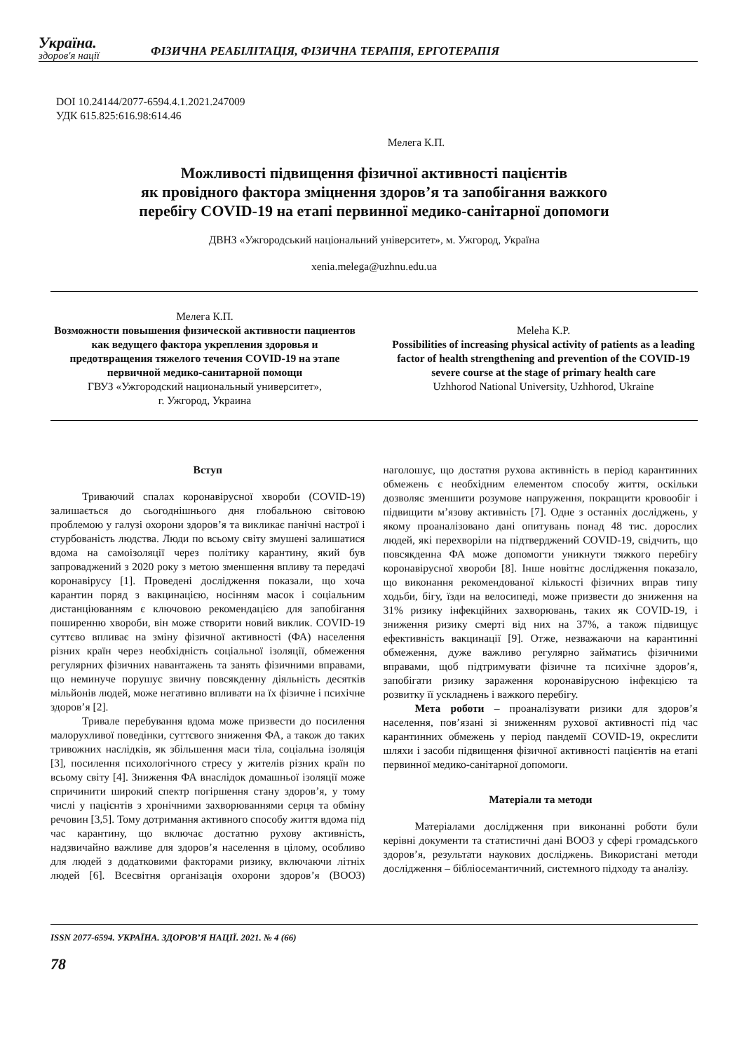Україна.
здоров'я нації
ФІЗИЧНА РЕАБІЛІТАЦІЯ, ФІЗИЧНА ТЕРАПІЯ, ЕРГОТЕРАПІЯ
DOI 10.24144/2077-6594.4.1.2021.247009
УДК 615.825:616.98:614.46
Мелега К.П.
Можливості підвищення фізичної активності пацієнтів
як провідного фактора зміцнення здоров’я та запобігання важкого
перебігу COVID-19 на етапі первинної медико-санітарної допомоги
ДВНЗ «Ужгородський національний університет», м. Ужгород, Україна
xenia.melega@uzhnu.edu.ua
Мелега К.П.
Возможности повышения физической активности пациентов как ведущего фактора укрепления здоровья и предотвращения тяжелого течения COVID-19 на этапе первичной медико-санитарной помощи
ГВУЗ «Ужгородский национальный университет»,
г. Ужгород, Украина
Meleha K.P.
Possibilities of increasing physical activity of patients as a leading factor of health strengthening and prevention of the COVID-19 severe course at the stage of primary health care
Uzhhorod National University, Uzhhorod, Ukraine
Вступ
Триваючий спалах коронавірусної хвороби (COVID-19) залишається до сьогоднішнього дня глобальною світовою проблемою у галузі охорони здоров’я та викликає панічні настрої і стурбованість людства. Люди по всьому світу змушені залишатися вдома на самоізоляції через політику карантину, який був запроваджений з 2020 року з метою зменшення впливу та передачі коронавірусу [1]. Проведені дослідження показали, що хоча карантин поряд з вакцинацією, носінням масок і соціальним дистанціюванням є ключовою рекомендацією для запобігання поширенню хвороби, він може створити новий виклик. COVID-19 суттєво впливає на зміну фізичної активності (ФА) населення різних країн через необхідність соціальної ізоляції, обмеження регулярних фізичних навантажень та занять фізичними вправами, що неминуче порушує звичну повсякденну діяльність десятків мільйонів людей, може негативно впливати на їх фізичне і психічне здоров’я [2].
Тривале перебування вдома може призвести до посилення малорухливої поведінки, суттєвого зниження ФА, а також до таких тривожних наслідків, як збільшення маси тіла, соціальна ізоляція [3], посилення психологічного стресу у жителів різних країн по всьому світу [4]. Зниження ФА внаслідок домашньої ізоляції може спричинити широкий спектр погіршення стану здоров’я, у тому числі у пацієнтів з хронічними захворюваннями серця та обміну речовин [3,5]. Тому дотримання активного способу життя вдома під час карантину, що включає достатню рухову активність, надзвичайно важливе для здоров’я населення в цілому, особливо для людей з додатковими факторами ризику, включаючи літніх людей [6]. Всесвітня організація охорони здоров’я (ВООЗ) наголошує, що достатня рухова активність в період карантинних обмежень є необхідним елементом способу життя, оскільки дозволяє зменшити розумове напруження, покращити кровообіг і підвищити м’язову активність [7]. Одне з останніх досліджень, у якому проаналізовано дані опитувань понад 48 тис. дорослих людей, які перехворіли на підтверджений COVID-19, свідчить, що повсякденна ФА може допомогти уникнути тяжкого перебігу коронавірусної хвороби [8]. Інше новітнє дослідження показало, що виконання рекомендованої кількості фізичних вправ типу ходьби, бігу, їзди на велосипеді, може призвести до зниження на 31% ризику інфекційних захворювань, таких як COVID-19, і зниження ризику смерті від них на 37%, а також підвищує ефективність вакцинації [9]. Отже, незважаючи на карантинні обмеження, дуже важливо регулярно займатись фізичними вправами, щоб підтримувати фізичне та психічне здоров’я, запобігати ризику зараження коронавірусною інфекцією та розвитку її ускладнень і важкого перебігу.
Мета роботи – проаналізувати ризики для здоров’я населення, пов’язані зі зниженням рухової активності під час карантинних обмежень у період пандемії COVID-19, окреслити шляхи і засоби підвищення фізичної активності пацієнтів на етапі первинної медико-санітарної допомоги.
Матеріали та методи
Матеріалами дослідження при виконанні роботи були керівні документи та статистичні дані ВООЗ у сфері громадського здоров’я, результати наукових досліджень. Використані методи дослідження – бібліосемантичний, системного підходу та аналізу.
ISSN 2077-6594. УКРАЇНА. ЗДОРОВ’Я НАЦІЇ. 2021. № 4 (66)
78